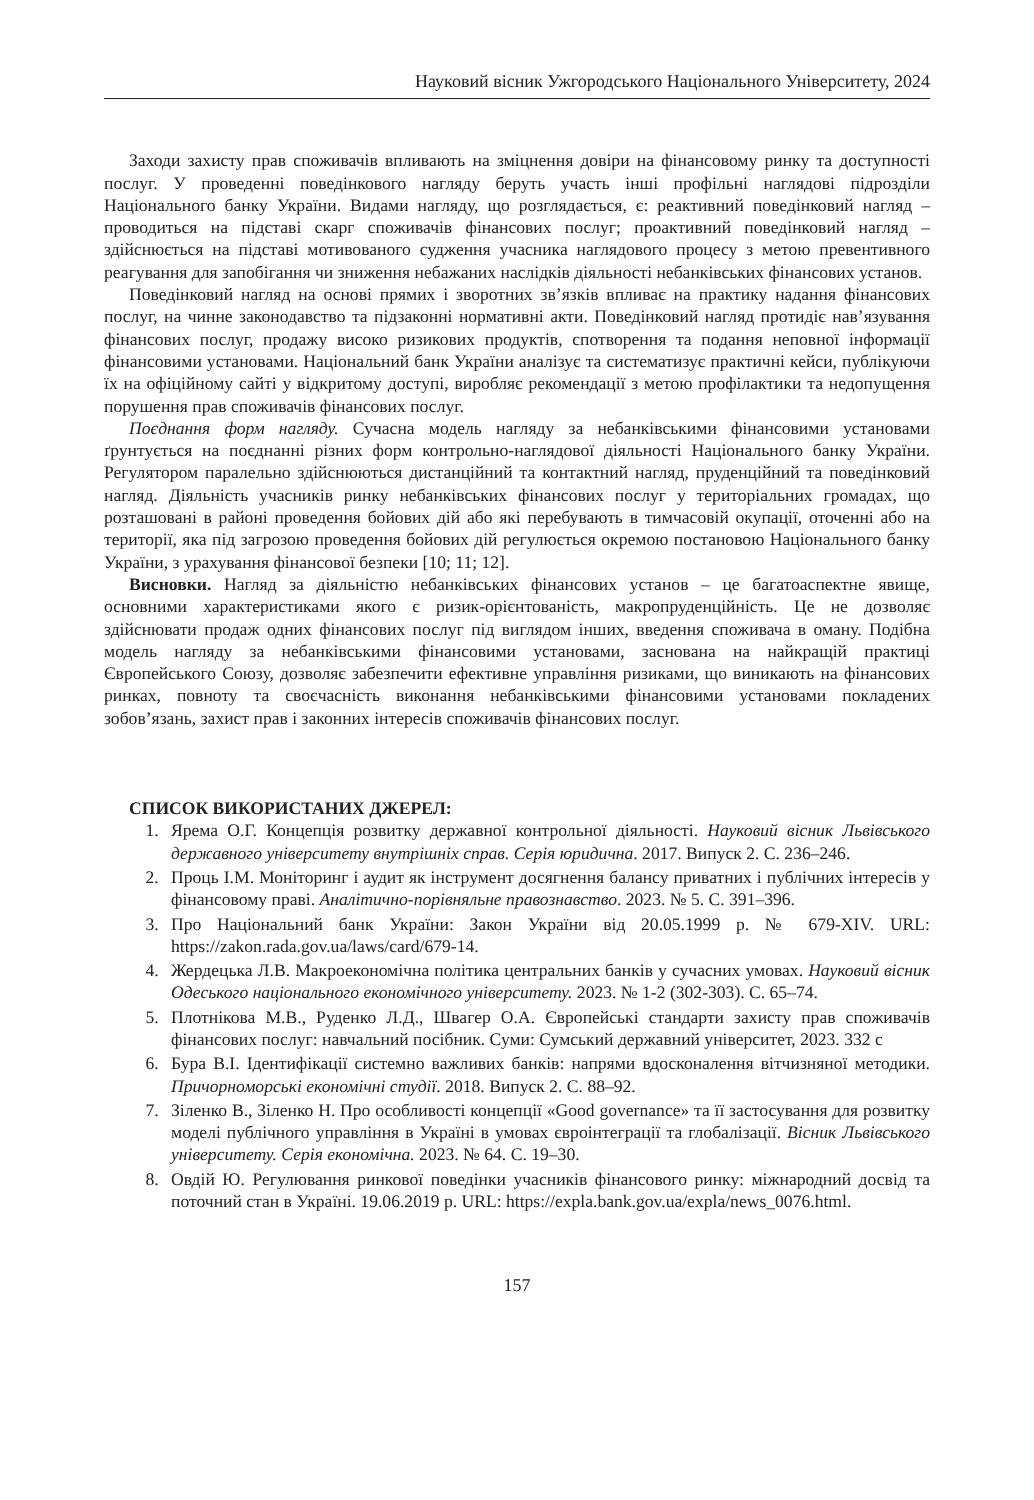Науковий вісник Ужгородського Національного Університету, 2024
Заходи захисту прав споживачів впливають на зміцнення довіри на фінансовому ринку та доступності послуг. У проведенні поведінкового нагляду беруть участь інші профільні наглядові підрозділи Національного банку України. Видами нагляду, що розглядається, є: реактивний поведінковий нагляд – проводиться на підставі скарг споживачів фінансових послуг; проактивний поведінковий нагляд – здійснюється на підставі мотивованого судження учасника наглядового процесу з метою превентивного реагування для запобігання чи зниження небажаних наслідків діяльності небанківських фінансових установ.
Поведінковий нагляд на основі прямих і зворотних зв’язків впливає на практику надання фінансових послуг, на чинне законодавство та підзаконні нормативні акти. Поведінковий нагляд протидіє нав’язування фінансових послуг, продажу високо ризикових продуктів, спотворення та подання неповної інформації фінансовими установами. Національний банк України аналізує та систематизує практичні кейси, публікуючи їх на офіційному сайті у відкритому доступі, виробляє рекомендації з метою профілактики та недопущення порушення прав споживачів фінансових послуг.
Поєднання форм нагляду. Сучасна модель нагляду за небанківськими фінансовими установами ґрунтується на поєднанні різних форм контрольно-наглядової діяльності Національного банку України. Регулятором паралельно здійснюються дистанційний та контактний нагляд, пруденційний та поведінковий нагляд. Діяльність учасників ринку небанківських фінансових послуг у територіальних громадах, що розташовані в районі проведення бойових дій або які перебувають в тимчасовій окупації, оточенні або на території, яка під загрозою проведення бойових дій регулюється окремою постановою Національного банку України, з урахування фінансової безпеки [10; 11; 12].
Висновки. Нагляд за діяльністю небанківських фінансових установ – це багатоаспектне явище, основними характеристиками якого є ризик-орієнтованість, макропруденційність. Це не дозволяє здійснювати продаж одних фінансових послуг під виглядом інших, введення споживача в оману. Подібна модель нагляду за небанківськими фінансовими установами, заснована на найкращій практиці Європейського Союзу, дозволяє забезпечити ефективне управління ризиками, що виникають на фінансових ринках, повноту та своєчасність виконання небанківськими фінансовими установами покладених зобов’язань, захист прав і законних інтересів споживачів фінансових послуг.
СПИСОК ВИКОРИСТАНИХ ДЖЕРЕЛ:
1. Ярема О.Г. Концепція розвитку державної контрольної діяльності. Науковий вісник Львівського державного університету внутрішніх справ. Серія юридична. 2017. Випуск 2. С. 236–246.
2. Проць І.М. Моніторинг і аудит як інструмент досягнення балансу приватних і публічних інтересів у фінансовому праві. Аналітично-порівняльне правознавство. 2023. № 5. С. 391–396.
3. Про Національний банк України: Закон України від 20.05.1999 р. № 679-XIV. URL: https://zakon.rada.gov.ua/laws/card/679-14.
4. Жердецька Л.В. Макроекономічна політика центральних банків у сучасних умовах. Науковий вісник Одеського національного економічного університету. 2023. № 1-2 (302-303). С. 65–74.
5. Плотнікова М.В., Руденко Л.Д., Швагер О.А. Європейські стандарти захисту прав споживачів фінансових послуг: навчальний посібник. Суми: Сумський державний університет, 2023. 332 с
6. Бура В.І. Ідентифікації системно важливих банків: напрями вдосконалення вітчизняної методики. Причорноморські економічні студії. 2018. Випуск 2. С. 88–92.
7. Зіленко В., Зіленко Н. Про особливості концепції «Good governance» та її застосування для розвитку моделі публічного управління в Україні в умовах євроінтеграції та глобалізації. Вісник Львівського університету. Серія економічна. 2023. № 64. С. 19–30.
8. Овдій Ю. Регулювання ринкової поведінки учасників фінансового ринку: міжнародний досвід та поточний стан в Україні. 19.06.2019 р. URL: https://expla.bank.gov.ua/expla/news_0076.html.
157